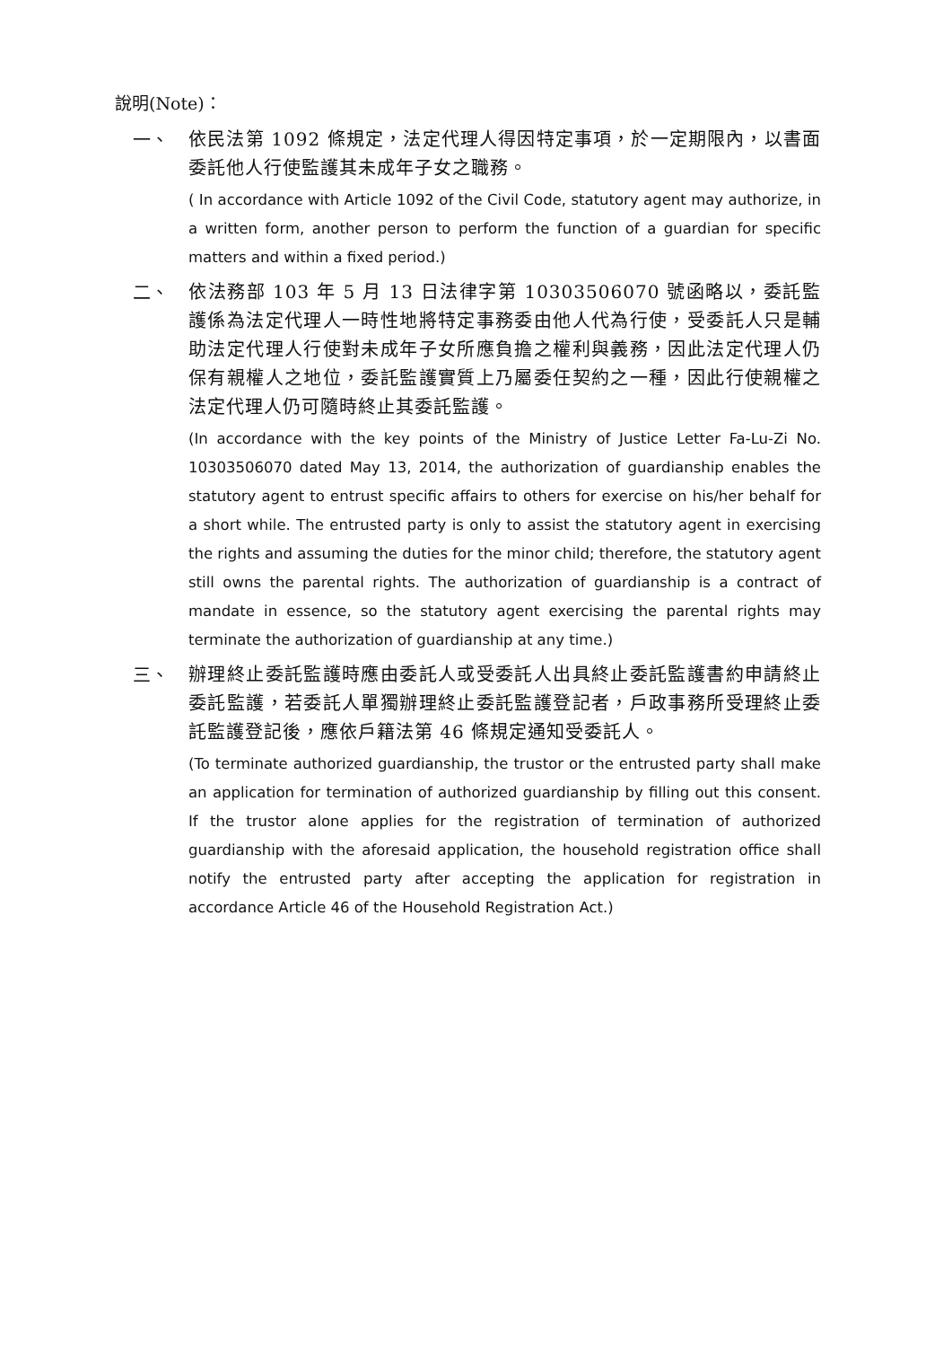說明(Note)：
一、
依民法第 1092 條規定，法定代理人得因特定事項，於一定期限內，以書面委託他人行使監護其未成年子女之職務。
( In accordance with Article 1092 of the Civil Code, statutory agent may authorize, in a written form, another person to perform the function of a guardian for specific matters and within a fixed period.)
二、
依法務部 103 年 5 月 13 日法律字第 10303506070 號函略以，委託監護係為法定代理人一時性地將特定事務委由他人代為行使，受委託人只是輔助法定代理人行使對未成年子女所應負擔之權利與義務，因此法定代理人仍保有親權人之地位，委託監護實質上乃屬委任契約之一種，因此行使親權之法定代理人仍可隨時終止其委託監護。
(In accordance with the key points of the Ministry of Justice Letter Fa-Lu-Zi No. 10303506070 dated May 13, 2014, the authorization of guardianship enables the statutory agent to entrust specific affairs to others for exercise on his/her behalf for a short while. The entrusted party is only to assist the statutory agent in exercising the rights and assuming the duties for the minor child; therefore, the statutory agent still owns the parental rights. The authorization of guardianship is a contract of mandate in essence, so the statutory agent exercising the parental rights may terminate the authorization of guardianship at any time.)
三、
辦理終止委託監護時應由委託人或受委託人出具終止委託監護書約申請終止委託監護，若委託人單獨辦理終止委託監護登記者，戶政事務所受理終止委託監護登記後，應依戶籍法第 46 條規定通知受委託人。
(To terminate authorized guardianship, the trustor or the entrusted party shall make an application for termination of authorized guardianship by filling out this consent. If the trustor alone applies for the registration of termination of authorized guardianship with the aforesaid application, the household registration office shall notify the entrusted party after accepting the application for registration in accordance Article 46 of the Household Registration Act.)